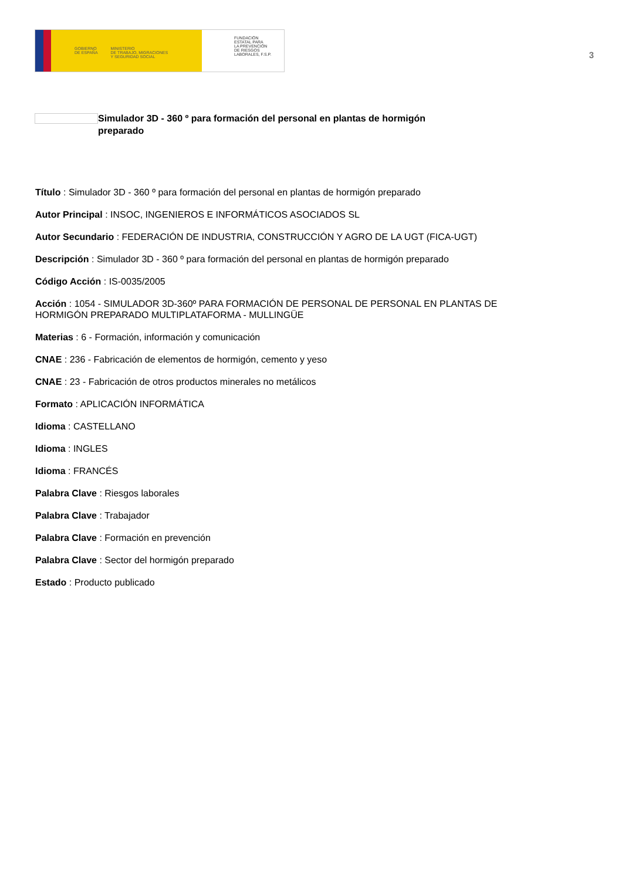GOBIERNO
DE ESPAÑA MINISTERIO
DE TRABAJO, MIGRACIONES
Y SEGURIDAD SOCIAL
FUNDACIÓN
ESTATAL PARA
LA PREVENCIÓN
DE RIESGOS
LABORALES, F.S.P.
3
Simulador 3D - 360 º para formación del personal en plantas de hormigón preparado
Título : Simulador 3D - 360 º para formación del personal en plantas de hormigón preparado
Autor Principal : INSOC, INGENIEROS E INFORMÁTICOS ASOCIADOS SL
Autor Secundario : FEDERACIÓN DE INDUSTRIA, CONSTRUCCIÓN Y AGRO DE LA UGT (FICA-UGT)
Descripción : Simulador 3D - 360 º para formación del personal en plantas de hormigón preparado
Código Acción : IS-0035/2005
Acción : 1054 - SIMULADOR 3D-360º PARA FORMACIÓN DE PERSONAL DE PERSONAL EN PLANTAS DE HORMIGÓN PREPARADO MULTIPLATAFORMA - MULLINGÜE
Materias : 6 - Formación, información y comunicación
CNAE : 236 - Fabricación de elementos de hormigón, cemento y yeso
CNAE : 23 - Fabricación de otros productos minerales no metálicos
Formato : APLICACIÓN INFORMÁTICA
Idioma : CASTELLANO
Idioma : INGLES
Idioma : FRANCÉS
Palabra Clave : Riesgos laborales
Palabra Clave : Trabajador
Palabra Clave : Formación en prevención
Palabra Clave : Sector del hormigón preparado
Estado : Producto publicado